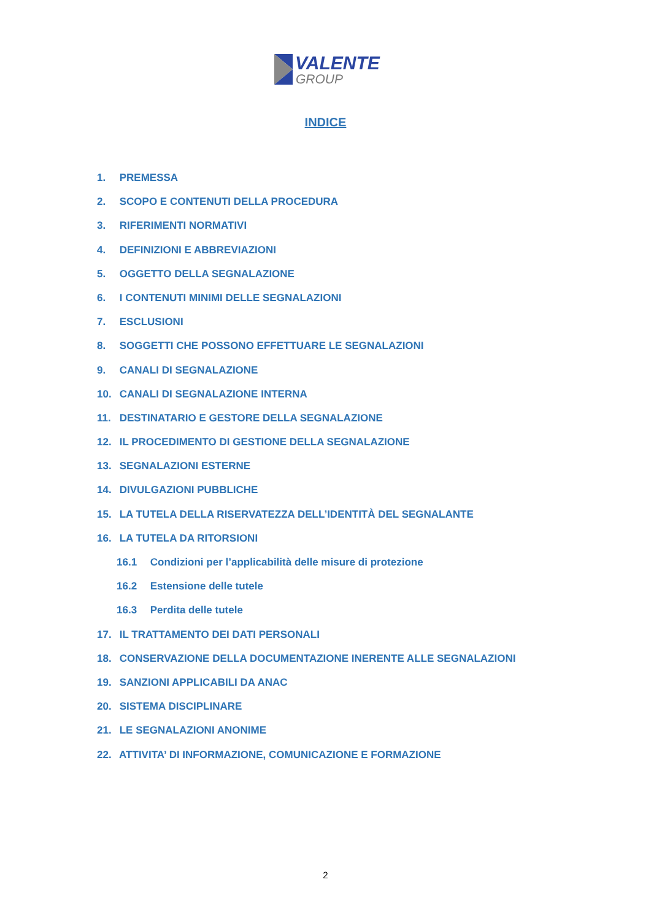VALENTE
GROUP
INDICE
1. PREMESSA
2. SCOPO E CONTENUTI DELLA PROCEDURA
3. RIFERIMENTI NORMATIVI
4. DEFINIZIONI E ABBREVIAZIONI
5. OGGETTO DELLA SEGNALAZIONE
6. I CONTENUTI MINIMI DELLE SEGNALAZIONI
7. ESCLUSIONI
8. SOGGETTI CHE POSSONO EFFETTUARE LE SEGNALAZIONI
9. CANALI DI SEGNALAZIONE
10. CANALI DI SEGNALAZIONE INTERNA
11. DESTINATARIO E GESTORE DELLA SEGNALAZIONE
12. IL PROCEDIMENTO DI GESTIONE DELLA SEGNALAZIONE
13. SEGNALAZIONI ESTERNE
14. DIVULGAZIONI PUBBLICHE
15. LA TUTELA DELLA RISERVATEZZA DELL’IDENTITÀ DEL SEGNALANTE
16. LA TUTELA DA RITORSIONI
16.1 Condizioni per l’applicabilità delle misure di protezione
16.2 Estensione delle tutele
16.3 Perdita delle tutele
17. IL TRATTAMENTO DEI DATI PERSONALI
18. CONSERVAZIONE DELLA DOCUMENTAZIONE INERENTE ALLE SEGNALAZIONI
19. SANZIONI APPLICABILI DA ANAC
20. SISTEMA DISCIPLINARE
21. LE SEGNALAZIONI ANONIME
22. ATTIVITA’ DI INFORMAZIONE, COMUNICAZIONE E FORMAZIONE
2